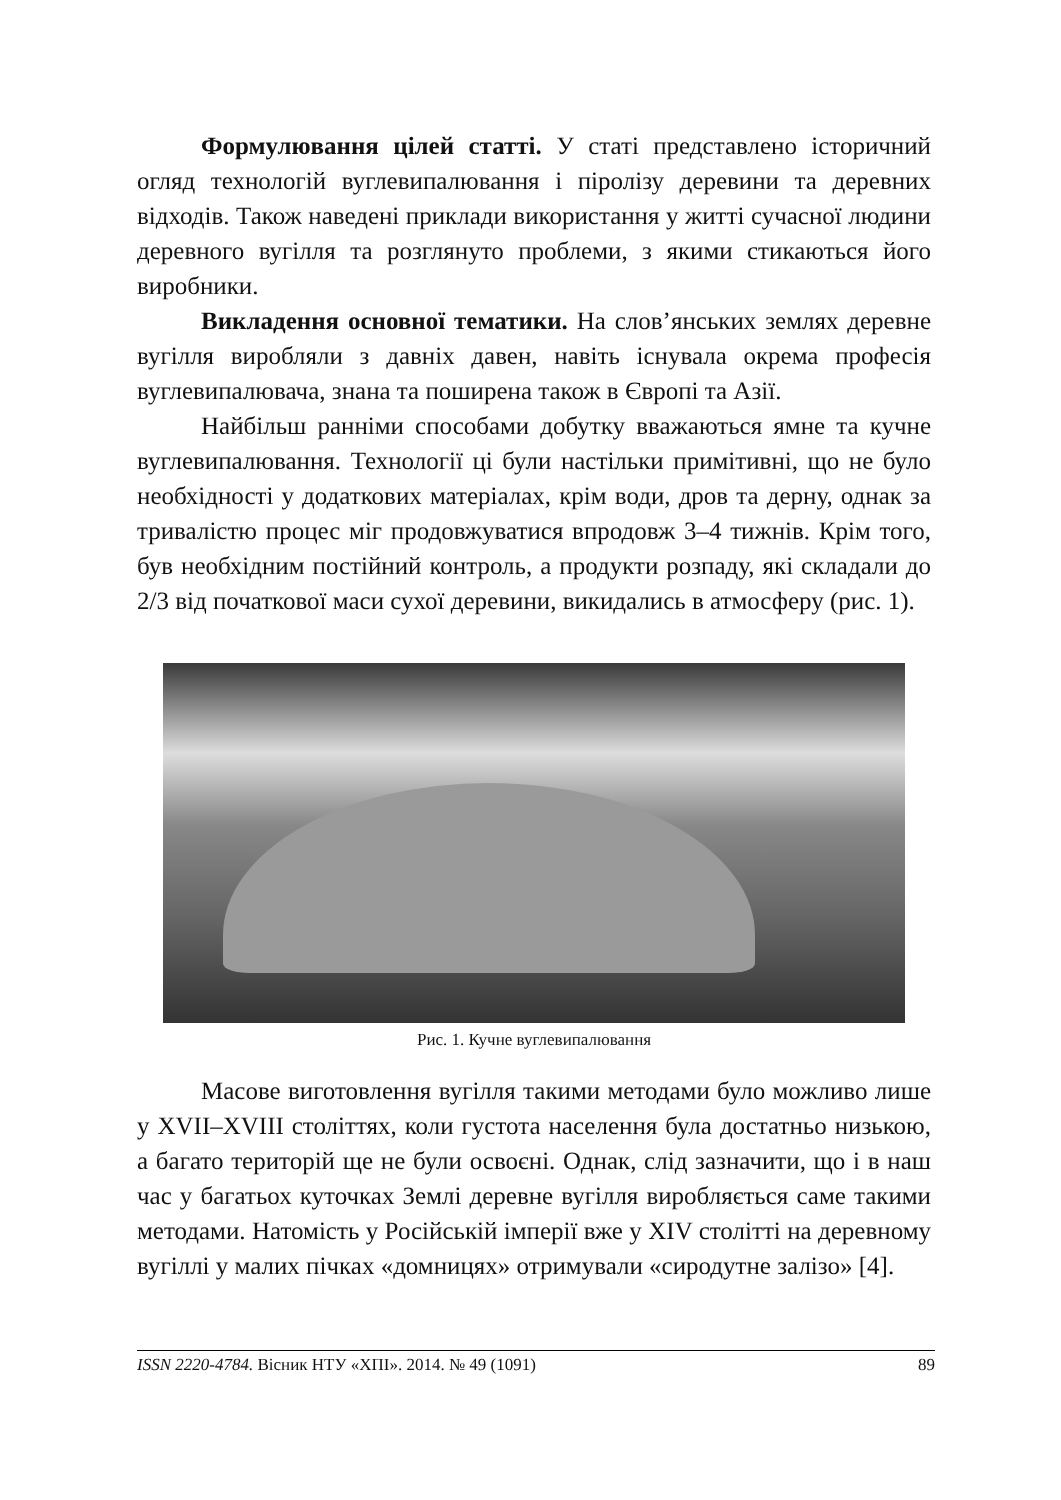Формулювання цілей статті. У статі представлено історичний огляд технологій вуглевипалювання і піролізу деревини та деревних відходів. Також наведені приклади використання у житті сучасної людини деревного вугілля та розглянуто проблеми, з якими стикаються його виробники.
Викладення основної тематики. На слов’янських землях деревне вугілля виробляли з давніх давен, навіть існувала окрема професія вуглевипалювача, знана та поширена також в Європі та Азії.
Найбільш ранніми способами добутку вважаються ямне та кучне вуглевипалювання. Технології ці були настільки примітивні, що не було необхідності у додаткових матеріалах, крім води, дров та дерну, однак за тривалістю процес міг продовжуватися впродовж 3–4 тижнів. Крім того, був необхідним постійний контроль, а продукти розпаду, які складали до 2/3 від початкової маси сухої деревини, викидались в атмосферу (рис. 1).
Рис. 1. Кучне вуглевипалювання
Масове виготовлення вугілля такими методами було можливо лише у XVII–XVIII століттях, коли густота населення була достатньо низькою, а багато територій ще не були освоєні. Однак, слід зазначити, що і в наш час у багатьох куточках Землі деревне вугілля виробляється саме такими методами. Натомість у Російській імперії вже у XIV столітті на деревному вугіллі у малих пічках «домницях» отримували «сиродутне залізо» [4].
ISSN 2220-4784. Вісник НТУ «ХПІ». 2014. № 49 (1091) 89